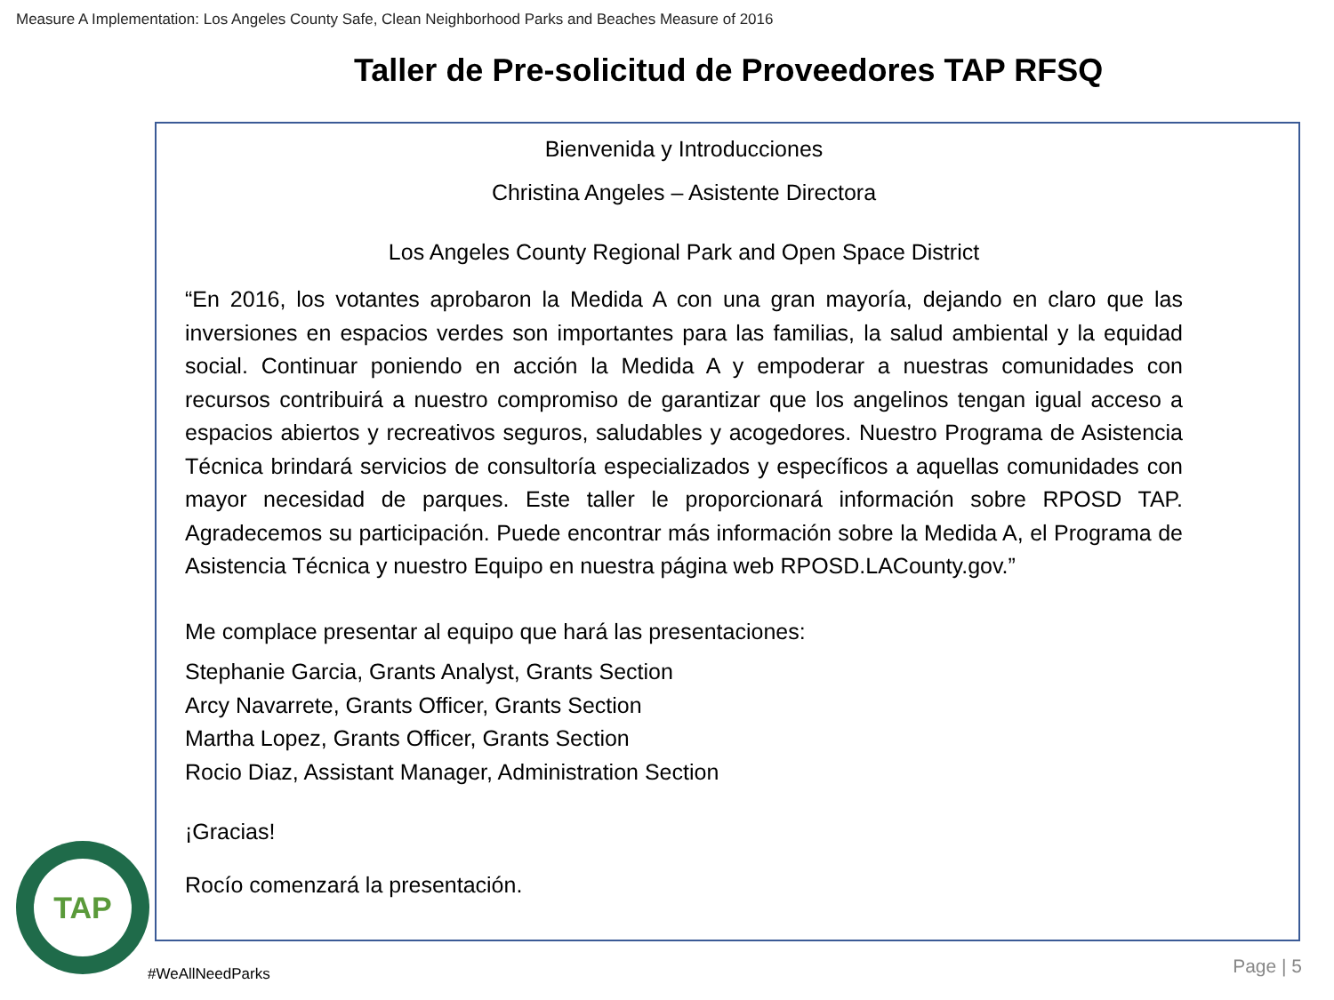Measure A Implementation: Los Angeles County Safe, Clean Neighborhood Parks and Beaches Measure of 2016
Taller de Pre-solicitud de Proveedores TAP RFSQ
Bienvenida y Introducciones
Christina Angeles – Asistente Directora
Los Angeles County Regional Park and Open Space District
“En 2016, los votantes aprobaron la Medida A con una gran mayoría, dejando en claro que las inversiones en espacios verdes son importantes para las familias, la salud ambiental y la equidad social. Continuar poniendo en acción la Medida A y empoderar a nuestras comunidades con recursos contribuirá a nuestro compromiso de garantizar que los angelinos tengan igual acceso a espacios abiertos y recreativos seguros, saludables y acogedores. Nuestro Programa de Asistencia Técnica brindará servicios de consultoría especializados y específicos a aquellas comunidades con mayor necesidad de parques. Este taller le proporcionará información sobre RPOSD TAP. Agradecemos su participación. Puede encontrar más información sobre la Medida A, el Programa de Asistencia Técnica y nuestro Equipo en nuestra página web RPOSD.LACounty.gov.”
Me complace presentar al equipo que hará las presentaciones:
Stephanie Garcia, Grants Analyst, Grants Section
Arcy Navarrete, Grants Officer, Grants Section
Martha Lopez, Grants Officer, Grants Section
Rocio Diaz, Assistant Manager, Administration Section
¡Gracias!
Rocío comenzará la presentación.
TAP
#WeAllNeedParks Page | 5